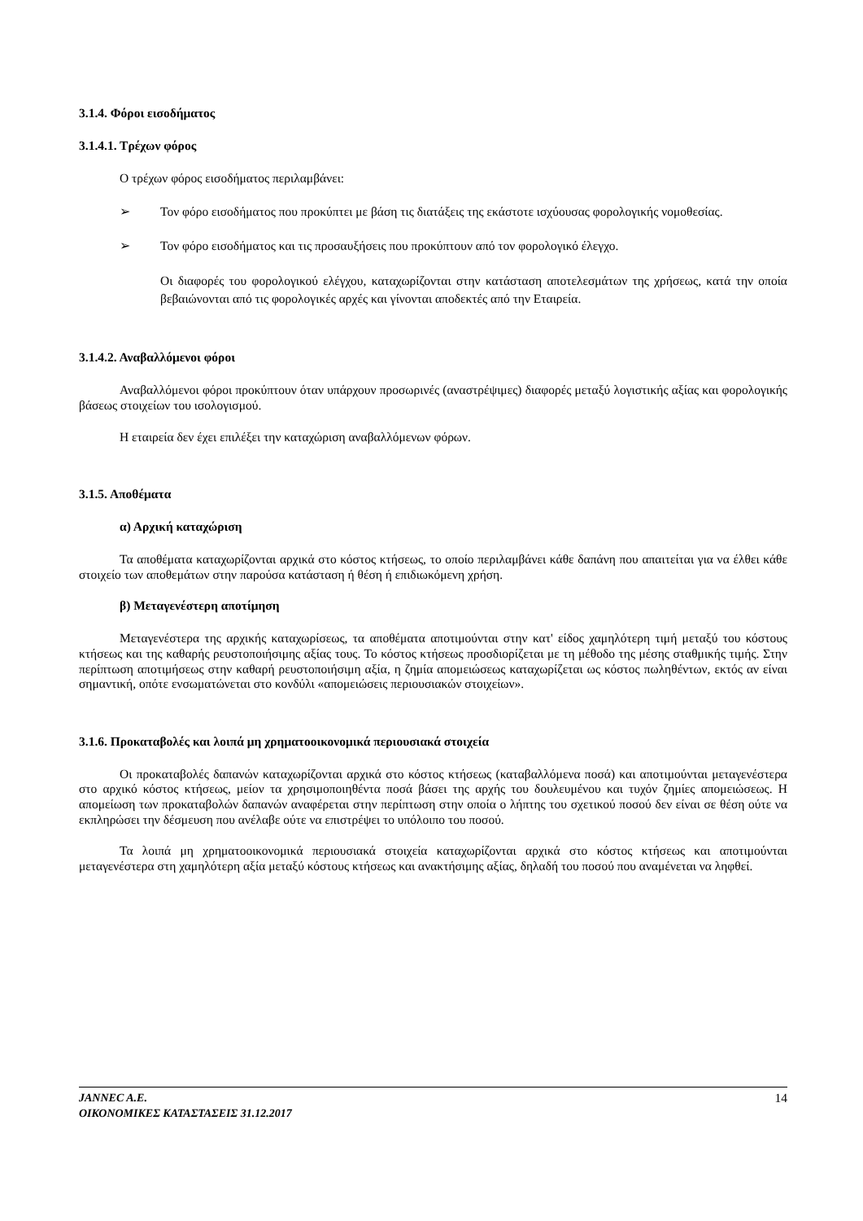3.1.4. Φόροι εισοδήματος
3.1.4.1. Τρέχων φόρος
Ο τρέχων φόρος εισοδήματος περιλαμβάνει:
➢ Τον φόρο εισοδήματος που προκύπτει με βάση τις διατάξεις της εκάστοτε ισχύουσας φορολογικής νομοθεσίας.
➢ Τον φόρο εισοδήματος και τις προσαυξήσεις που προκύπτουν από τον φορολογικό έλεγχο.
Οι διαφορές του φορολογικού ελέγχου, καταχωρίζονται στην κατάσταση αποτελεσμάτων της χρήσεως, κατά την οποία βεβαιώνονται από τις φορολογικές αρχές και γίνονται αποδεκτές από την Εταιρεία.
3.1.4.2. Αναβαλλόμενοι φόροι
Αναβαλλόμενοι φόροι προκύπτουν όταν υπάρχουν προσωρινές (αναστρέψιμες) διαφορές μεταξύ λογιστικής αξίας και φορολογικής βάσεως στοιχείων του ισολογισμού.
Η εταιρεία δεν έχει επιλέξει την καταχώριση αναβαλλόμενων φόρων.
3.1.5. Αποθέματα
α) Αρχική καταχώριση
Τα αποθέματα καταχωρίζονται αρχικά στο κόστος κτήσεως, το οποίο περιλαμβάνει κάθε δαπάνη που απαιτείται για να έλθει κάθε στοιχείο των αποθεμάτων στην παρούσα κατάσταση ή θέση ή επιδιωκόμενη χρήση.
β) Μεταγενέστερη αποτίμηση
Μεταγενέστερα της αρχικής καταχωρίσεως, τα αποθέματα αποτιμούνται στην κατ' είδος χαμηλότερη τιμή μεταξύ του κόστους κτήσεως και της καθαρής ρευστοποιήσιμης αξίας τους. Το κόστος κτήσεως προσδιορίζεται με τη μέθοδο της μέσης σταθμικής τιμής. Στην περίπτωση αποτιμήσεως στην καθαρή ρευστοποιήσιμη αξία, η ζημία απομειώσεως καταχωρίζεται ως κόστος πωληθέντων, εκτός αν είναι σημαντική, οπότε ενσωματώνεται στο κονδύλι «απομειώσεις περιουσιακών στοιχείων».
3.1.6. Προκαταβολές και λοιπά μη χρηματοοικονομικά περιουσιακά στοιχεία
Οι προκαταβολές δαπανών καταχωρίζονται αρχικά στο κόστος κτήσεως (καταβαλλόμενα ποσά) και αποτιμούνται μεταγενέστερα στο αρχικό κόστος κτήσεως, μείον τα χρησιμοποιηθέντα ποσά βάσει της αρχής του δουλευμένου και τυχόν ζημίες απομειώσεως. Η απομείωση των προκαταβολών δαπανών αναφέρεται στην περίπτωση στην οποία ο λήπτης του σχετικού ποσού δεν είναι σε θέση ούτε να εκπληρώσει την δέσμευση που ανέλαβε ούτε να επιστρέψει το υπόλοιπο του ποσού.
Τα λοιπά μη χρηματοοικονομικά περιουσιακά στοιχεία καταχωρίζονται αρχικά στο κόστος κτήσεως και αποτιμούνται μεταγενέστερα στη χαμηλότερη αξία μεταξύ κόστους κτήσεως και ανακτήσιμης αξίας, δηλαδή του ποσού που αναμένεται να ληφθεί.
JANNEC A.E.
ΟΙΚΟΝΟΜΙΚΕΣ ΚΑΤΑΣΤΑΣΕΙΣ 31.12.2017 14